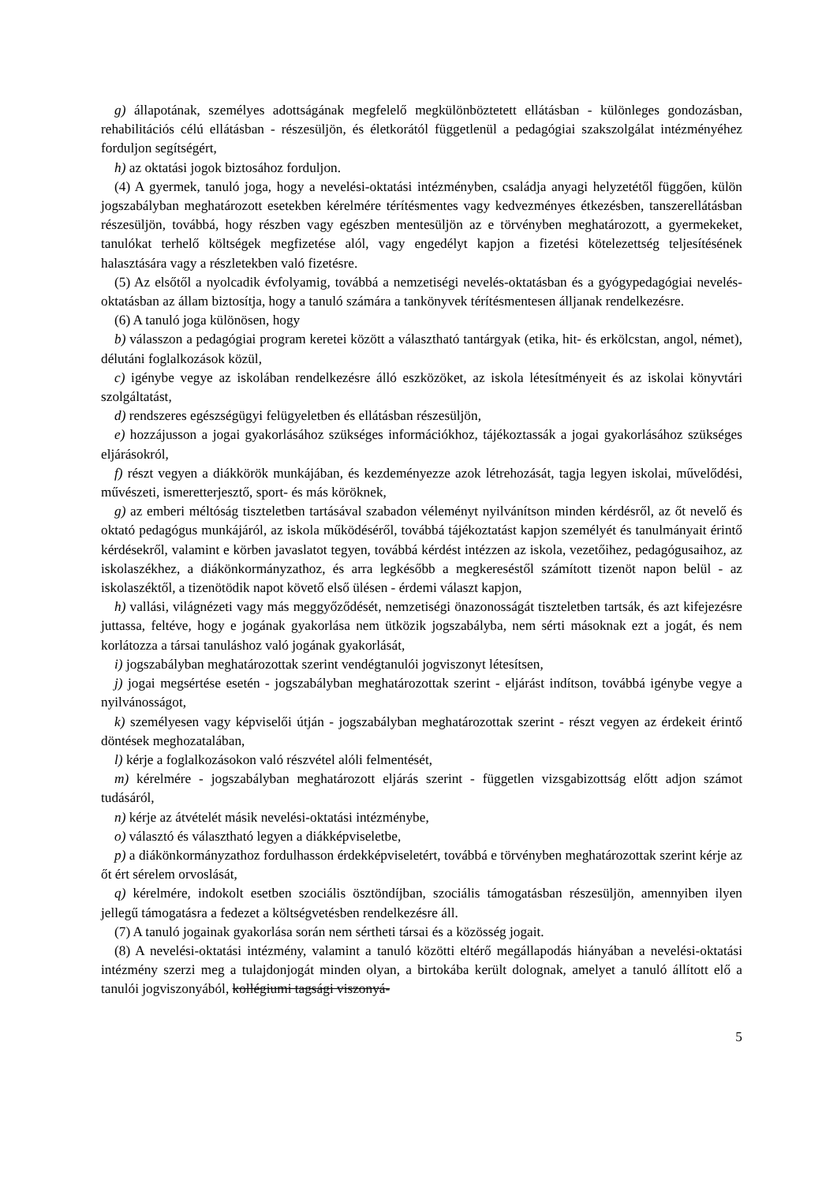g) állapotának, személyes adottságának megfelelő megkülönböztetett ellátásban - különleges gondozásban, rehabilitációs célú ellátásban - részesüljön, és életkorától függetlenül a pedagógiai szakszolgálat intézményéhez forduljon segítségért,
h) az oktatási jogok biztosához forduljon.
(4) A gyermek, tanuló joga, hogy a nevelési-oktatási intézményben, családja anyagi helyzetétől függően, külön jogszabályban meghatározott esetekben kérelmére térítésmentes vagy kedvezményes étkezésben, tanszerellátásban részesüljön, továbbá, hogy részben vagy egészben mentesüljön az e törvényben meghatározott, a gyermekeket, tanulókat terhelő költségek megfizetése alól, vagy engedélyt kapjon a fizetési kötelezettség teljesítésének halasztására vagy a részletekben való fizetésre.
(5) Az elsőtől a nyolcadik évfolyamig, továbbá a nemzetiségi nevelés-oktatásban és a gyógypedagógiai nevelés-oktatásban az állam biztosítja, hogy a tanuló számára a tankönyvek térítésmentesen álljanak rendelkezésre.
(6) A tanuló joga különösen, hogy
b) válasszon a pedagógiai program keretei között a választható tantárgyak (etika, hit- és erkölcstan, angol, német), délutáni foglalkozások közül,
c) igénybe vegye az iskolában rendelkezésre álló eszközöket, az iskola létesítményeit és az iskolai könyvtári szolgáltatást,
d) rendszeres egészségügyi felügyeletben és ellátásban részesüljön,
e) hozzájusson a jogai gyakorlásához szükséges információkhoz, tájékoztassák a jogai gyakorlásához szükséges eljárásokról,
f) részt vegyen a diákkörök munkájában, és kezdeményezze azok létrehozását, tagja legyen iskolai, művelődési, művészeti, ismeretterjesztő, sport- és más köröknek,
g) az emberi méltóság tiszteletben tartásával szabadon véleményt nyilvánítson minden kérdésről, az őt nevelő és oktató pedagógus munkájáról, az iskola működéséről, továbbá tájékoztatást kapjon személyét és tanulmányait érintő kérdésekről, valamint e körben javaslatot tegyen, továbbá kérdést intézzen az iskola, vezetőihez, pedagógusaihoz, az iskolaszékhez, a diákönkormányzathoz, és arra legkésőbb a megkereséstől számított tizenöt napon belül - az iskolaszéktől, a tizenötödik napot követő első ülésen - érdemi választ kapjon,
h) vallási, világnézeti vagy más meggyőződését, nemzetiségi önazonosságát tiszteletben tartsák, és azt kifejezésre juttassa, feltéve, hogy e jogának gyakorlása nem ütközik jogszabályba, nem sérti másoknak ezt a jogát, és nem korlátozza a társai tanuláshoz való jogának gyakorlását,
i) jogszabályban meghatározottak szerint vendégtanulói jogviszonyt létesítsen,
j) jogai megsértése esetén - jogszabályban meghatározottak szerint - eljárást indítson, továbbá igénybe vegye a nyilvánosságot,
k) személyesen vagy képviselői útján - jogszabályban meghatározottak szerint - részt vegyen az érdekeit érintő döntések meghozatalában,
l) kérje a foglalkozásokon való részvétel alóli felmentését,
m) kérelmére - jogszabályban meghatározott eljárás szerint - független vizsgabizottság előtt adjon számot tudásáról,
n) kérje az átvételét másik nevelési-oktatási intézménybe,
o) választó és választható legyen a diákképviseletbe,
p) a diákönkormányzathoz fordulhasson érdekképviseletért, továbbá e törvényben meghatározottak szerint kérje az őt ért sérelem orvoslását,
q) kérelmére, indokolt esetben szociális ösztöndíjban, szociális támogatásban részesüljön, amennyiben ilyen jellegű támogatásra a fedezet a költségvetésben rendelkezésre áll.
(7) A tanuló jogainak gyakorlása során nem sértheti társai és a közösség jogait.
(8) A nevelési-oktatási intézmény, valamint a tanuló közötti eltérő megállapodás hiányában a nevelési-oktatási intézmény szerzi meg a tulajdonjogát minden olyan, a birtokába került dolognak, amelyet a tanuló állított elő a tanulói jogviszonyából, kollégiumi tagsági viszonyá-
5